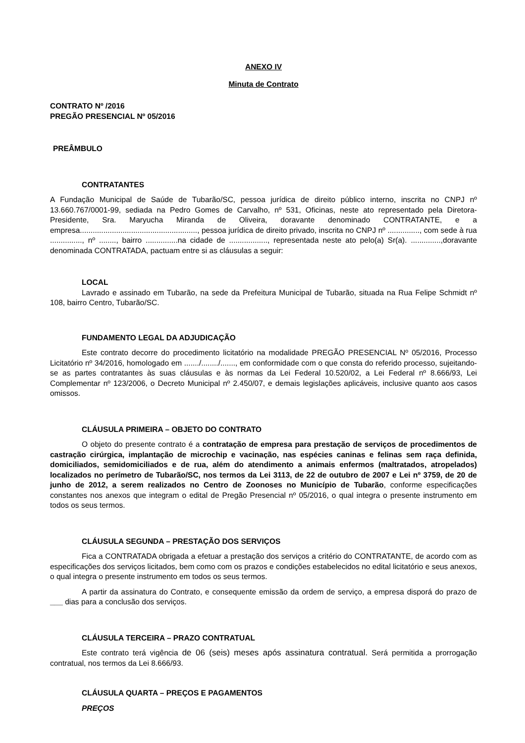ANEXO IV
Minuta de Contrato
CONTRATO Nº /2016
PREGÃO PRESENCIAL Nº 05/2016
PREÂMBULO
CONTRATANTES
A Fundação Municipal de Saúde de Tubarão/SC, pessoa jurídica de direito público interno, inscrita no CNPJ nº 13.660.767/0001-99, sediada na Pedro Gomes de Carvalho, nº 531, Oficinas, neste ato representado pela Diretora-Presidente, Sra. Maryucha Miranda de Oliveira, doravante denominado CONTRATANTE, e a empresa......................................................., pessoa jurídica de direito privado, inscrita no CNPJ nº ..............., com sede à rua ..............., nº ........, bairro ...............na cidade de .................., representada neste ato pelo(a) Sr(a). ..............,doravante denominada CONTRATADA, pactuam entre si as cláusulas a seguir:
LOCAL
Lavrado e assinado em Tubarão, na sede da Prefeitura Municipal de Tubarão, situada na Rua Felipe Schmidt nº 108, bairro Centro, Tubarão/SC.
FUNDAMENTO LEGAL DA ADJUDICAÇÃO
Este contrato decorre do procedimento licitatório na modalidade PREGÃO PRESENCIAL Nº 05/2016, Processo Licitatório nº 34/2016, homologado em ......./......../......., em conformidade com o que consta do referido processo, sujeitando-se as partes contratantes às suas cláusulas e às normas da Lei Federal 10.520/02, a Lei Federal nº 8.666/93, Lei Complementar nº 123/2006, o Decreto Municipal nº 2.450/07, e demais legislações aplicáveis, inclusive quanto aos casos omissos.
CLÁUSULA PRIMEIRA – OBJETO DO CONTRATO
O objeto do presente contrato é a contratação de empresa para prestação de serviços de procedimentos de castração cirúrgica, implantação de microchip e vacinação, nas espécies caninas e felinas sem raça definida, domiciliados, semidomiciliados e de rua, além do atendimento a animais enfermos (maltratados, atropelados) localizados no perímetro de Tubarão/SC, nos termos da Lei 3113, de 22 de outubro de 2007 e Lei nº 3759, de 20 de junho de 2012, a serem realizados no Centro de Zoonoses no Município de Tubarão, conforme especificações constantes nos anexos que integram o edital de Pregão Presencial nº 05/2016, o qual integra o presente instrumento em todos os seus termos.
CLÁUSULA SEGUNDA – PRESTAÇÃO DOS SERVIÇOS
Fica a CONTRATADA obrigada a efetuar a prestação dos serviços a critério do CONTRATANTE, de acordo com as especificações dos serviços licitados, bem como com os prazos e condições estabelecidos no edital licitatório e seus anexos, o qual integra o presente instrumento em todos os seus termos.
A partir da assinatura do Contrato, e consequente emissão da ordem de serviço, a empresa disporá do prazo de ___ dias para a conclusão dos serviços.
CLÁUSULA TERCEIRA – PRAZO CONTRATUAL
Este contrato terá vigência de 06 (seis) meses após assinatura contratual. Será permitida a prorrogação contratual, nos termos da Lei 8.666/93.
CLÁUSULA QUARTA – PREÇOS E PAGAMENTOS
PREÇOS